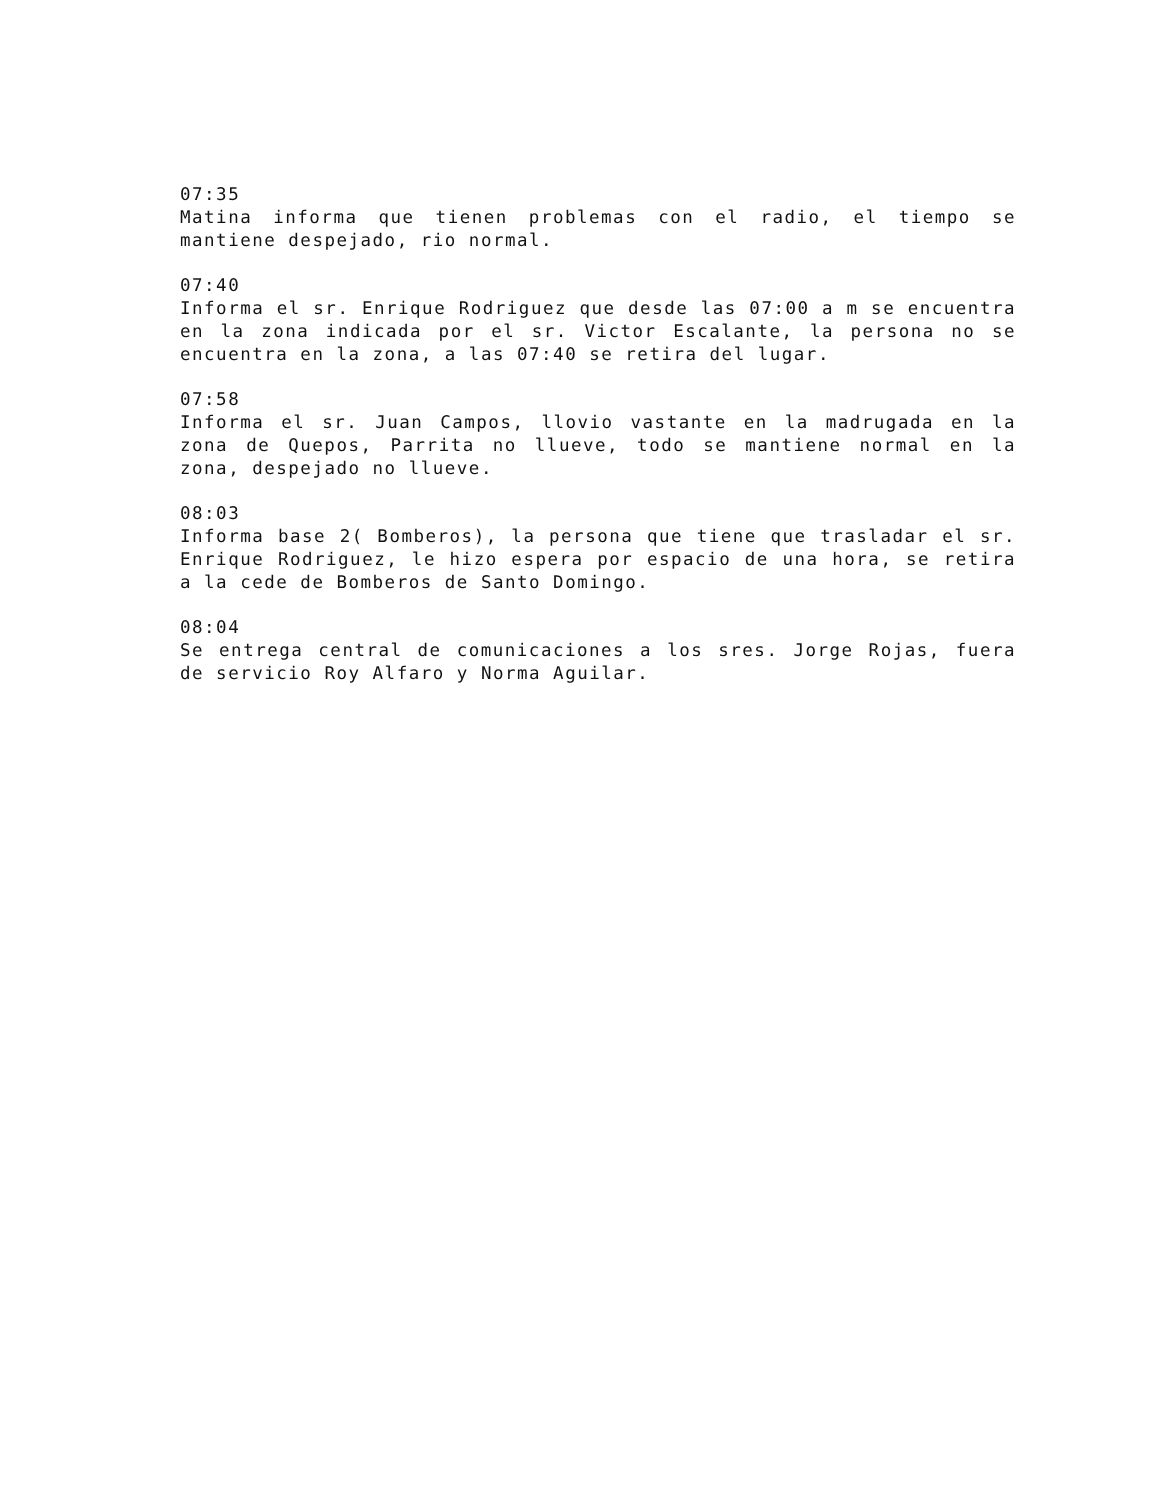07:35
Matina informa que tienen problemas con el radio, el tiempo se mantiene despejado, rio normal.
07:40
Informa el sr. Enrique Rodriguez que desde las 07:00 a m se encuentra en la zona indicada por el sr. Victor Escalante, la persona no se encuentra en la zona, a las 07:40 se retira del lugar.
07:58
Informa el sr. Juan Campos, llovio vastante en la madrugada en la zona de Quepos, Parrita no llueve, todo se mantiene normal en la zona, despejado no llueve.
08:03
Informa base 2( Bomberos), la persona que tiene que trasladar el sr. Enrique Rodriguez, le hizo espera por espacio de una hora, se retira a la cede de Bomberos de Santo Domingo.
08:04
Se entrega central de comunicaciones a los sres. Jorge Rojas, fuera de servicio Roy Alfaro y Norma Aguilar.